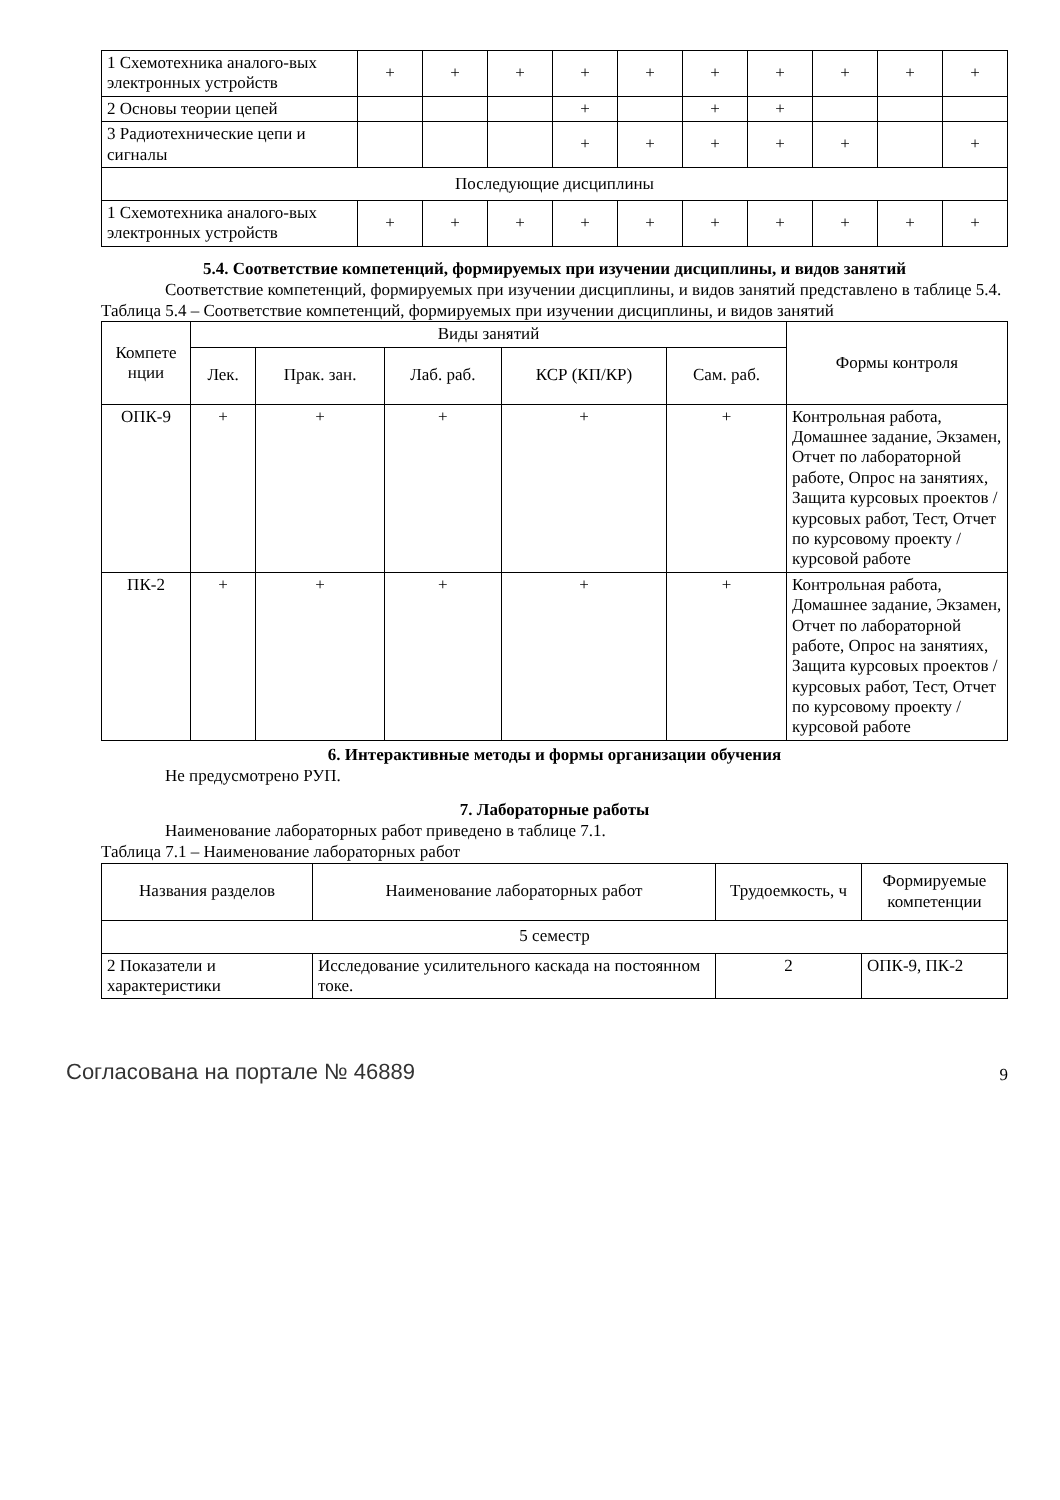| 1 Схемотехника аналого-вых электронных устройств | + | + | + | + | + | + | + | + | + | + |
| 2 Основы теории цепей | | | | + | | + | + | | | |
| 3 Радиотехнические цепи и сигналы | | | | + | + | + | + | + | | + |
| Последующие дисциплины | | | | | | | | | | |
| 1 Схемотехника аналого-вых электронных устройств | + | + | + | + | + | + | + | + | + | + |
5.4. Соответствие компетенций, формируемых при изучении дисциплины, и видов занятий
Соответствие компетенций, формируемых при изучении дисциплины, и видов занятий представлено в таблице 5.4.
Таблица 5.4 – Соответствие компетенций, формируемых при изучении дисциплины, и видов занятий
| Компете нции | Виды занятий | | | | | Формы контроля |
| --- | --- | --- | --- | --- | --- | --- |
| | Лек. | Прак. зан. | Лаб. раб. | КСР (КП/КР) | Сам. раб. | |
| ОПК-9 | + | + | + | + | + | Контрольная работа, Домашнее задание, Экзамен, Отчет по лабораторной работе, Опрос на занятиях, Защита курсовых проектов / курсовых работ, Тест, Отчет по курсовому проекту / курсовой работе |
| ПК-2 | + | + | + | + | + | Контрольная работа, Домашнее задание, Экзамен, Отчет по лабораторной работе, Опрос на занятиях, Защита курсовых проектов / курсовых работ, Тест, Отчет по курсовому проекту / курсовой работе |
6. Интерактивные методы и формы организации обучения
Не предусмотрено РУП.
7. Лабораторные работы
Наименование лабораторных работ приведено в таблице 7.1.
Таблица 7.1 – Наименование лабораторных работ
| Названия разделов | Наименование лабораторных работ | Трудоемкость, ч | Формируемые компетенции |
| --- | --- | --- | --- |
| 5 семестр | | | |
| 2 Показатели и характеристики | Исследование усилительного каскада на постоянном токе. | 2 | ОПК-9, ПК-2 |
Согласована на портале № 46889 9